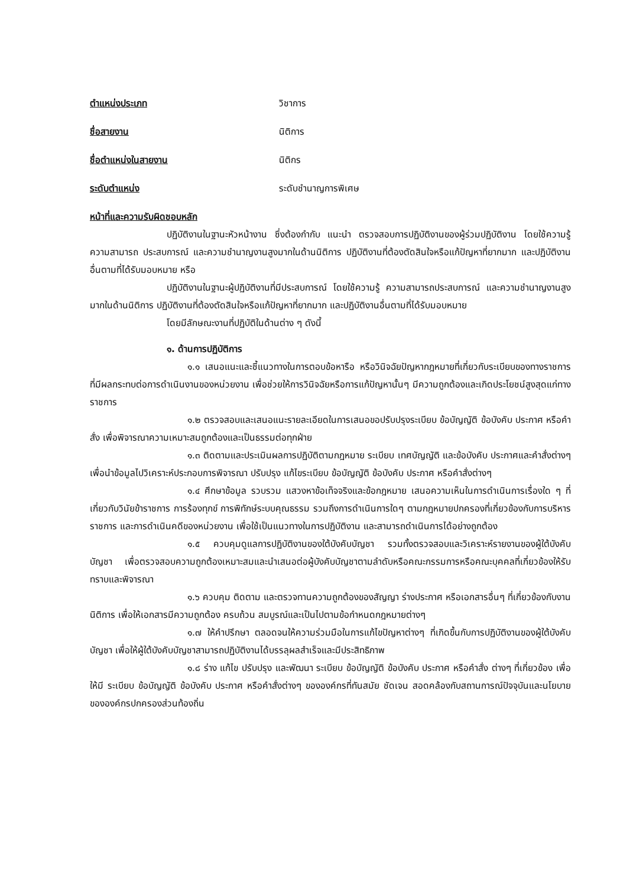ตำแหน่งประเภท วิชาการ
ชื่อสายงาน นิติการ
ชื่อตำแหน่งในสายงาน นิติกร
ระดับตำแหน่ง ระดับชำนาญการพิเศษ
หน้าที่และความรับผิดชอบหลัก
ปฏิบัติงานในฐานะหัวหน้างาน ซึ่งต้องกำกับ แนะนำ ตรวจสอบการปฏิบัติงานของผู้ร่วมปฏิบัติงาน โดยใช้ความรู้ ความสามารถ ประสบการณ์ และความชำนาญงานสูงมากในด้านนิติการ ปฏิบัติงานที่ต้องตัดสินใจหรือแก้ปัญหาที่ยากมาก และปฏิบัติงานอื่นตามที่ได้รับมอบหมาย หรือ
ปฏิบัติงานในฐานะผู้ปฏิบัติงานที่มีประสบการณ์ โดยใช้ความรู้ ความสามารถประสบการณ์ และความชำนาญงานสูงมากในด้านนิติการ ปฏิบัติงานที่ต้องตัดสินใจหรือแก้ปัญหาที่ยากมาก และปฏิบัติงานอื่นตามที่ได้รับมอบหมาย
โดยมีลักษณะงานที่ปฏิบัติในด้านต่าง ๆ ดังนี้
๑. ด้านการปฏิบัติการ
๑.๑ เสนอแนะและชี้แนวทางในการตอบข้อหารือ หรือวินิจฉัยปัญหากฎหมายที่เกี่ยวกับระเบียบของทางราชการที่มีผลกระทบต่อการดำเนินงานของหน่วยงาน เพื่อช่วยให้การวินิจฉัยหรือการแก้ปัญหานั้นๆ มีความถูกต้องและเกิดประโยชน์สูงสุดแก่ทางราชการ
๑.๒ ตรวจสอบและเสนอแนะรายละเอียดในการเสนอขอปรับปรุงระเบียบ ข้อบัญญัติ ข้อบังคับ ประกาศ หรือคำสั่ง เพื่อพิจารณาความเหมาะสมถูกต้องและเป็นธรรมต่อทุกฝ่าย
๑.๓ ติดตามและประเมินผลการปฏิบัติตามกฎหมาย ระเบียบ เทศบัญญัติ และข้อบังคับ ประกาศและคำสั่งต่างๆ เพื่อนำข้อมูลไปวิเคราะห์ประกอบการพิจารณา ปรับปรุง แก้ไขระเบียบ ข้อบัญญัติ ข้อบังคับ ประกาศ หรือคำสั่งต่างๆ
๑.๔ ศึกษาข้อมูล รวบรวม แสวงหาข้อเท็จจริงและข้อกฎหมาย เสนอความเห็นในการดำเนินการเรื่องใด ๆ ที่เกี่ยวกับวินัยข้าราชการ การร้องทุกข์ การพิทักษ์ระบบคุณธรรม รวมถึงการดำเนินการใดๆ ตามกฎหมายปกครองที่เกี่ยวข้องกับการบริหารราชการ และการดำเนินคดีของหน่วยงาน เพื่อใช้เป็นแนวทางในการปฏิบัติงาน และสามารถดำเนินการได้อย่างถูกต้อง
๑.๕ ควบคุมดูแลการปฏิบัติงานของใต้บังคับบัญชา รวมทั้งตรวจสอบและวิเคราะห์รายงานของผู้ใต้บังคับบัญชา เพื่อตรวจสอบความถูกต้องเหมาะสมและนำเสนอต่อผู้บังคับบัญชาตามลำดับหรือคณะกรรมการหรือคณะบุคคลที่เกี่ยวข้องให้รับทราบและพิจารณา
๑.๖ ควบคุม ติดตาม และตรวจทานความถูกต้องของสัญญา ร่างประกาศ หรือเอกสารอื่นๆ ที่เกี่ยวข้องกับงานนิติการ เพื่อให้เอกสารมีความถูกต้อง ครบถ้วน สมบูรณ์และเป็นไปตามข้อกำหนดกฎหมายต่างๆ
๑.๗ ให้คำปรึกษา ตลอดจนให้ความร่วมมือในการแก้ไขปัญหาต่างๆ ที่เกิดขึ้นกับการปฏิบัติงานของผู้ใต้บังคับบัญชา เพื่อให้ผู้ใต้บังคับบัญชาสามารถปฏิบัติงานได้บรรลุผลสำเร็จและมีประสิทธิภาพ
๑.๘ ร่าง แก้ไข ปรับปรุง และพัฒนา ระเบียบ ข้อบัญญัติ ข้อบังคับ ประกาศ หรือคำสั่ง ต่างๆ ที่เกี่ยวข้อง เพื่อให้มี ระเบียบ ข้อบัญญัติ ข้อบังคับ ประกาศ หรือคำสั่งต่างๆ ขององค์กรที่ทันสมัย ชัดเจน สอดคล้องกับสถานการณ์ปัจจุบันและนโยบายขององค์กรปกครองส่วนท้องถิ่น